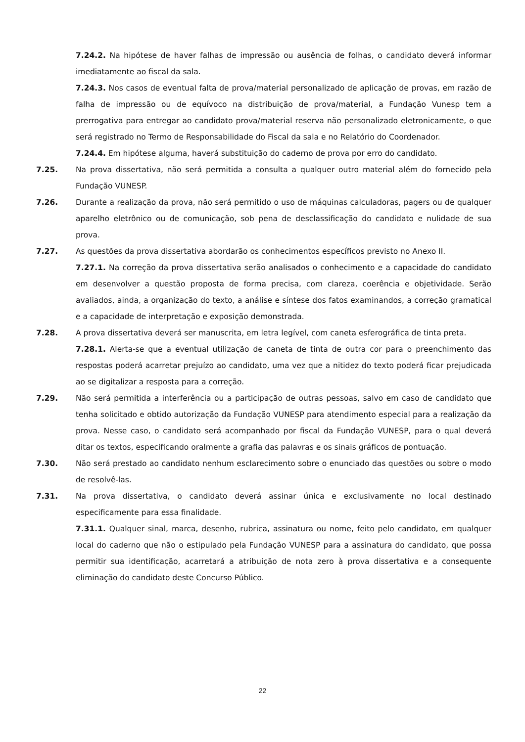7.24.2. Na hipótese de haver falhas de impressão ou ausência de folhas, o candidato deverá informar imediatamente ao fiscal da sala.
7.24.3. Nos casos de eventual falta de prova/material personalizado de aplicação de provas, em razão de falha de impressão ou de equívoco na distribuição de prova/material, a Fundação Vunesp tem a prerrogativa para entregar ao candidato prova/material reserva não personalizado eletronicamente, o que será registrado no Termo de Responsabilidade do Fiscal da sala e no Relatório do Coordenador.
7.24.4. Em hipótese alguma, haverá substituição do caderno de prova por erro do candidato.
7.25. Na prova dissertativa, não será permitida a consulta a qualquer outro material além do fornecido pela Fundação VUNESP.
7.26. Durante a realização da prova, não será permitido o uso de máquinas calculadoras, pagers ou de qualquer aparelho eletrônico ou de comunicação, sob pena de desclassificação do candidato e nulidade de sua prova.
7.27. As questões da prova dissertativa abordarão os conhecimentos específicos previsto no Anexo II.
7.27.1. Na correção da prova dissertativa serão analisados o conhecimento e a capacidade do candidato em desenvolver a questão proposta de forma precisa, com clareza, coerência e objetividade. Serão avaliados, ainda, a organização do texto, a análise e síntese dos fatos examinandos, a correção gramatical e a capacidade de interpretação e exposição demonstrada.
7.28. A prova dissertativa deverá ser manuscrita, em letra legível, com caneta esferográfica de tinta preta.
7.28.1. Alerta-se que a eventual utilização de caneta de tinta de outra cor para o preenchimento das respostas poderá acarretar prejuízo ao candidato, uma vez que a nitidez do texto poderá ficar prejudicada ao se digitalizar a resposta para a correção.
7.29. Não será permitida a interferência ou a participação de outras pessoas, salvo em caso de candidato que tenha solicitado e obtido autorização da Fundação VUNESP para atendimento especial para a realização da prova. Nesse caso, o candidato será acompanhado por fiscal da Fundação VUNESP, para o qual deverá ditar os textos, especificando oralmente a grafia das palavras e os sinais gráficos de pontuação.
7.30. Não será prestado ao candidato nenhum esclarecimento sobre o enunciado das questões ou sobre o modo de resolvê-las.
7.31. Na prova dissertativa, o candidato deverá assinar única e exclusivamente no local destinado especificamente para essa finalidade.
7.31.1. Qualquer sinal, marca, desenho, rubrica, assinatura ou nome, feito pelo candidato, em qualquer local do caderno que não o estipulado pela Fundação VUNESP para a assinatura do candidato, que possa permitir sua identificação, acarretará a atribuição de nota zero à prova dissertativa e a consequente eliminação do candidato deste Concurso Público.
22